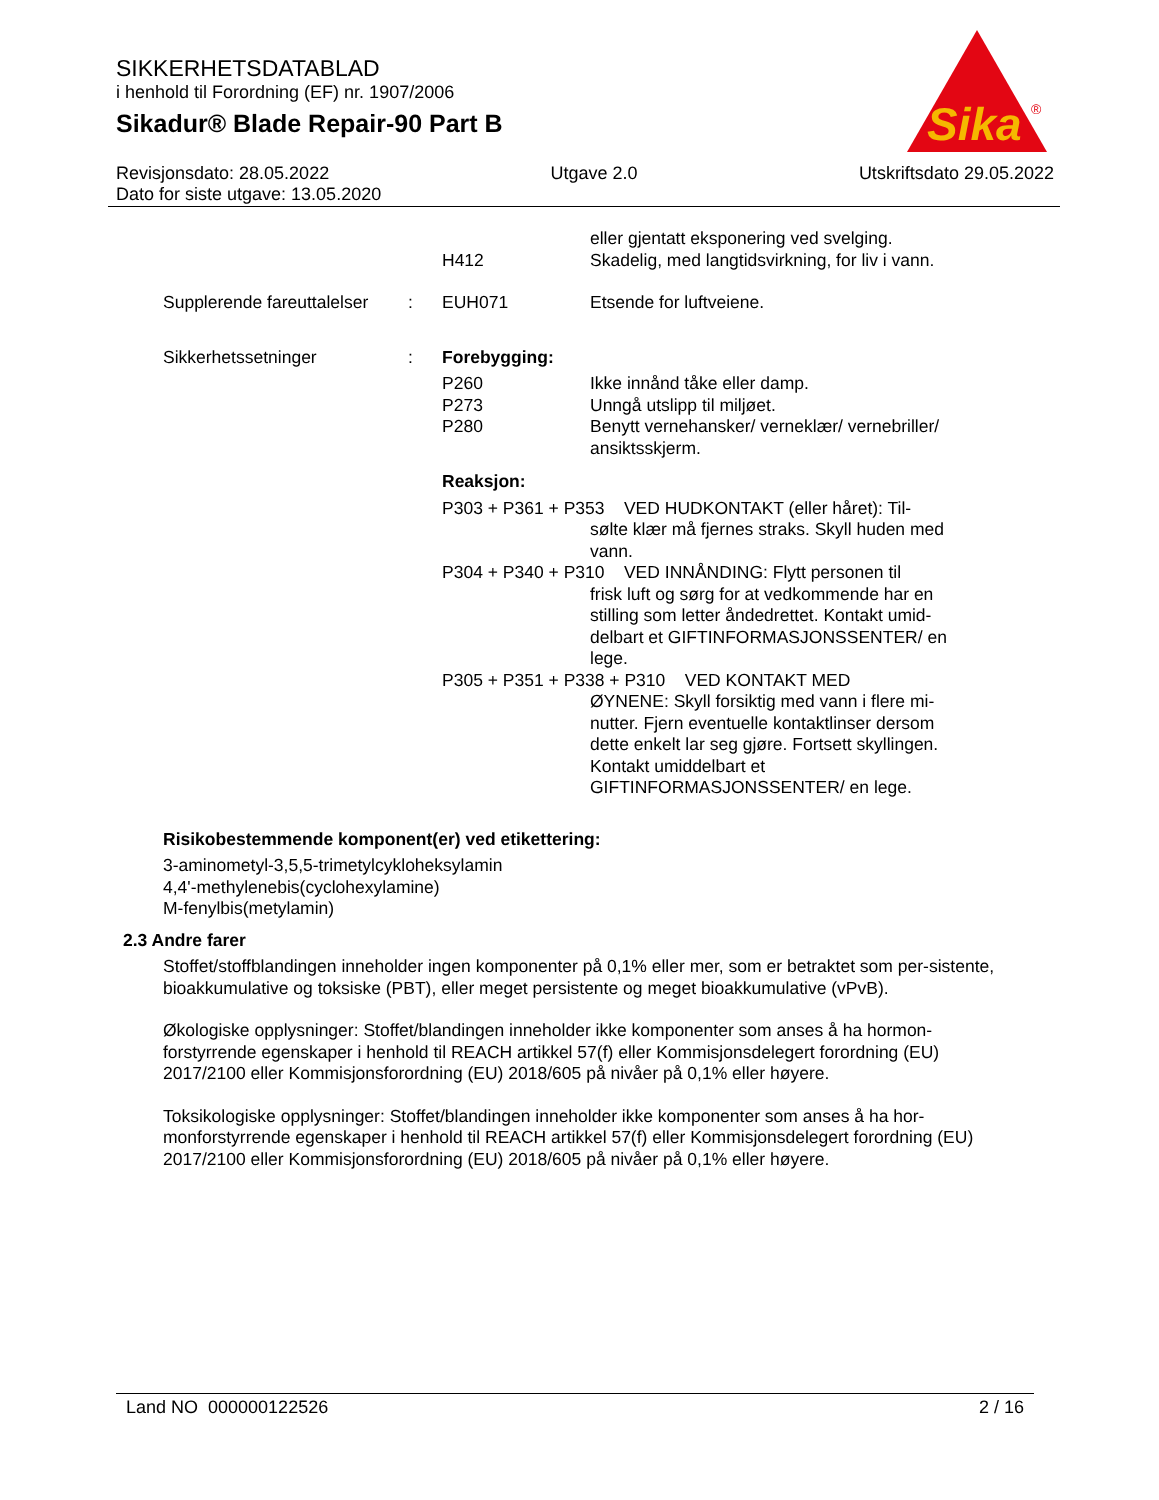SIKKERHETSDATABLAD
i henhold til Forordning (EF) nr. 1907/2006
Sikadur® Blade Repair-90 Part B
Sika
®
Revisjonsdato: 28.05.2022 Utgave 2.0 Utskriftsdato 29.05.2022
Dato for siste utgave: 13.05.2020
eller gjentatt eksponering ved svelging.
H412 Skadelig, med langtidsvirkning, for liv i vann.
Supplerende fareuttalelser
: EUH071 Etsende for luftveiene.
Sikkerhetssetninger : Forebygging:
P260 Ikke innånd tåke eller damp.
P273 Unngå utslipp til miljøet.
P280 Benytt vernehansker/ verneklær/ vernebriller/ ansiktsskjerm.
Reaksjon:
P303 + P361 + P353 VED HUDKONTAKT (eller håret): Til-
sølte klær må fjernes straks. Skyll huden med vann.
P304 + P340 + P310 VED INNÅNDING: Flytt personen til
frisk luft og sørg for at vedkommende har en stilling som letter åndedrettet. Kontakt umid-delbart et GIFTINFORMASJONSSENTER/ en lege.
P305 + P351 + P338 + P310 VED KONTAKT MED
ØYNENE: Skyll forsiktig med vann i flere mi-nutter. Fjern eventuelle kontaktlinser dersom dette enkelt lar seg gjøre. Fortsett skyllingen. Kontakt umiddelbart et GIFTINFORMASJONSSENTER/ en lege.
Risikobestemmende komponent(er) ved etikettering:
3-aminometyl-3,5,5-trimetylcykloheksylamin
4,4'-methylenebis(cyclohexylamine)
M-fenylbis(metylamin)
2.3 Andre farer
Stoffet/stoffblandingen inneholder ingen komponenter på 0,1% eller mer, som er betraktet som per-sistente, bioakkumulative og toksiske (PBT), eller meget persistente og meget bioakkumulative (vPvB).
Økologiske opplysninger: Stoffet/blandingen inneholder ikke komponenter som anses å ha hormon-forstyrrende egenskaper i henhold til REACH artikkel 57(f) eller Kommisjonsdelegert forordning (EU) 2017/2100 eller Kommisjonsforordning (EU) 2018/605 på nivåer på 0,1% eller høyere.
Toksikologiske opplysninger: Stoffet/blandingen inneholder ikke komponenter som anses å ha hor-monforstyrrende egenskaper i henhold til REACH artikkel 57(f) eller Kommisjonsdelegert forordning (EU) 2017/2100 eller Kommisjonsforordning (EU) 2018/605 på nivåer på 0,1% eller høyere.
Land NO 000000122526 2 / 16